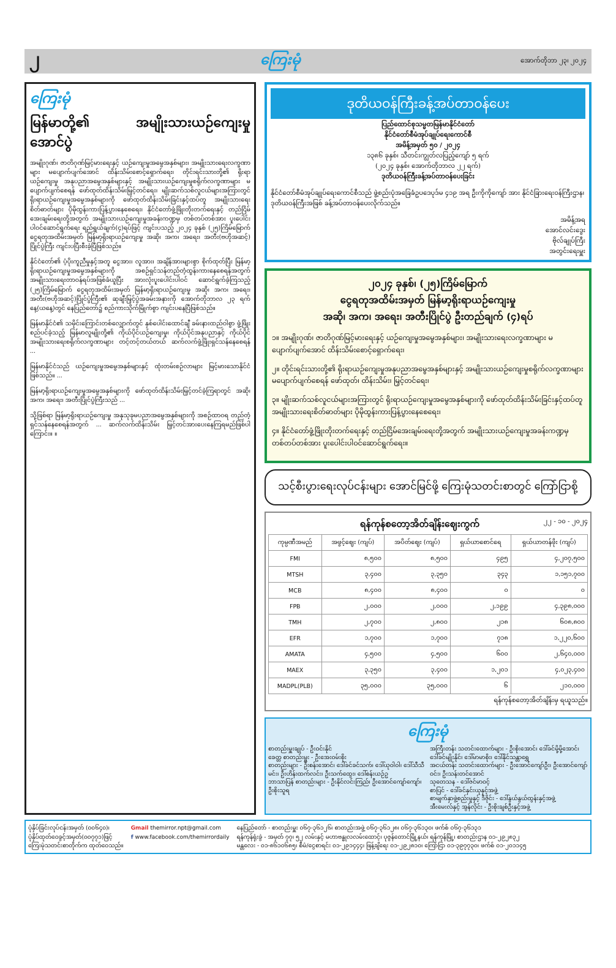၂ ကြေးမုံ အောက်တိုဘာ ၂၃၊ ၂၀၂၄
ကြေးမုံ
မြန်မာတို့၏ အမျိုးသားယဉ်ကျေးမှုအောင်ပွဲ
အမျိုးဂုဏ်၊ ဇာတိဂုဏ်မြင့်မားရေးနှင့် ယဉ်ကျေးမှုအမွေအနှစ်များ၊ အမျိုးသားရေးလက္ခဏာများ မပျောက်ပျက်အောင် ထိန်းသိမ်းစောင့်ရှောက်ရေး၊ တိုင်းရင်းသားတို့၏ ရိုးရာယဉ်ကျေးမှု အနုပညာအမွေအနှစ်များနှင့် အမျိုးသားယဉ်ကျေးမှုစရိုက်လက္ခဏာများ မပျောက်ပျက်စေရန် ဖော်ထုတ်ထိန်းသိမ်းမြှင့်တင်ရေး၊ မျိုးဆက်သစ်လူငယ်များအကြားတွင် ရိုးရာယဉ်ကျေးမှုအမွေအနှစ်များကို ဖော်ထုတ်ထိန်းသိမ်းခြင်းနှင့်ထပ်တူ အမျိုးသားရေးစိတ်ဓာတ်များ ပိုမိုထွန်းကားပြန့်ပွားနေစေရေး၊ နိုင်ငံတော်ဖွံ့ဖြိုးတိုးတက်ရေးနှင့် တည်ငြိမ်အေးချမ်းရေးတို့အတွက် အမျိုးသားယဉ်ကျေးမှုအခန်းကဏ္ဍမှ တစ်တပ်တစ်အား ပူးပေါင်းပါဝင်ဆောင်ရွက်ရေး ရည်ရွယ်ချက်(၄)ရပ်ဖြင့် ကျင်းပသည့် ၂၀၂၄ ခုနှစ် (၂၅)ကြိမ်မြောက် ငွေရတုအထိမ်းအမှတ် မြန်မာ့ရိုးရာယဉ်ကျေးမှု အဆို၊ အက၊ အရေး၊ အတီး(ဗဟိုအဆင့်) ပြိုင်ပွဲကြီး ကျင်းပပြီးစီးခဲ့ပြီဖြစ်သည်။
နိုင်ငံတော်၏ ပံ့ပိုးကူညီမှုနှင့်အတူ ငွေအား၊ လူအား၊ အချိန်အားများစွာ စိုက်ထုတ်ပြီး မြန်မာ့ရိုးရာယဉ်ကျေးမှုအမွေအနှစ်များကို အစဉ်ရှင်သန်တည်တံ့ထွန်းကားနေစေရန်အတွက် အမျိုးသားရေးတာဝန်ရပ်အဖြစ်ခံယူပြီး အားလုံးပူးပေါင်းပါဝင် ဆောင်ရွက်ခဲ့ကြသည့် (၂၅)ကြိမ်မြောက် ငွေရတုအထိမ်းအမှတ် မြန်မာ့ရိုးရာယဉ်ကျေးမှု အဆို၊ အက၊ အရေး၊ အတီး(ဗဟိုအဆင့်)ပြိုင်ပွဲကြီး၏ ဆုချီးမြှင့်ပွဲအခမ်းအနားကို အောက်တိုဘာလ ၂၃ ရက်နေ့(ယနေ့)တွင် နေပြည်တော်၌ စည်ကားသိုက်မြိုက်စွာ ကျင်းပနေပြီဖြစ်သည်။
မြန်မာနိုင်ငံ၏ သမိုင်းကြောင်းတစ်လျှောက်တွင် နှစ်ပေါင်းထောင်ချီ ခမ်းနားထည်ဝါစွာ ဖွံ့ဖြိုးစည်ပင်ခဲ့သည့် မြန်မာလူမျိုးတို့၏ ကိုယ်ပိုင်ယဉ်ကျေးမှု၊ ကိုယ်ပိုင်အနုပညာနှင့် ကိုယ်ပိုင်အမျိုးသားရေးစရိုက်လက္ခဏာများ တင့်တင့်တယ်တယ် ဆက်လက်ဖွံ့ဖြိုးရှင်သန်နေစေရန် ...
မြန်မာနိုင်ငံသည် ယဉ်ကျေးမှုအမွေအနှစ်များနှင့် ထုံးတမ်းစဉ်လာများ မြင့်မားသောနိုင်ငံဖြစ်သည်။ ...
မြန်မာ့ရိုးရာယဉ်ကျေးမှုအမွေအနှစ်များကို ဖော်ထုတ်ထိန်းသိမ်းမြှင့်တင်ခဲ့ကြရာတွင် အဆို၊ အက၊ အရေး၊ အတီးပြိုင်ပွဲကြီးသည် ...
သို့ဖြစ်ရာ မြန်မာ့ရိုးရာယဉ်ကျေးမှု အနုသုခုမပညာအမွေအနှစ်များကို အစဉ်ထာဝရ တည်တံ့ရှင်သန်နေစေရန်အတွက် ... ဆက်လက်ထိန်းသိမ်း မြှင့်တင်အားပေးနေကြရမည်ဖြစ်ပါကြောင်း။ ။
ဒုတိယဝန်ကြီးခန့်အပ်တာဝန်ပေး
ပြည်ထောင်စုသမ္မတမြန်မာနိုင်ငံတော်
နိုင်ငံတော်စီမံအုပ်ချုပ်ရေးကောင်စီ
အမိန့်အမှတ် ၅၀ / ၂၀၂၄
၁၃၈၆ ခုနှစ်၊ သီတင်းကျွတ်လပြည့်ကျော် ၅ ရက်
(၂၀၂၄ ခုနှစ်၊ အောက်တိုဘာလ ၂၂ ရက်)
ဒုတိယဝန်ကြီးခန့်အပ်တာဝန်ပေးခြင်း
နိုင်ငံတော်စီမံအုပ်ချုပ်ရေးကောင်စီသည် ဖွဲ့စည်းပုံအခြေခံဥပဒေပုဒ်မ ၄၁၉ အရ ဦးကိုကိုကျော် အား နိုင်ငံခြားရေးဝန်ကြီးဌာန၊ ဒုတိယဝန်ကြီးအဖြစ် ခန့်အပ်တာဝန်ပေးလိုက်သည်။
အမိန့်အရ
အောင်လင်းဒွေး
ဗိုလ်ချုပ်ကြီး
အတွင်းရေးမှူး
၂၀၂၄ ခုနှစ်၊ (၂၅)ကြိမ်မြောက်
ငွေရတုအထိမ်းအမှတ် မြန်မာ့ရိုးရာယဉ်ကျေးမှု
အဆို၊ အက၊ အရေး၊ အတီးပြိုင်ပွဲ ဦးတည်ချက် (၄)ရပ်
၁။ အမျိုးဂုဏ်၊ ဇာတိဂုဏ်မြင့်မားရေးနှင့် ယဉ်ကျေးမှုအမွေအနှစ်များ၊ အမျိုးသားရေးလက္ခဏာများ မပျောက်ပျက်အောင် ထိန်းသိမ်းစောင့်ရှောက်ရေး၊
၂။ တိုင်းရင်းသားတို့၏ ရိုးရာယဉ်ကျေးမှုအနုပညာအမွေအနှစ်များနှင့် အမျိုးသားယဉ်ကျေးမှုစရိုက်လက္ခဏာများ မပျောက်ပျက်စေရန် ဖော်ထုတ်၊ ထိန်းသိမ်း၊ မြှင့်တင်ရေး၊
၃။ မျိုးဆက်သစ်လူငယ်များအကြားတွင် ရိုးရာယဉ်ကျေးမှုအမွေအနှစ်များကို ဖော်ထုတ်ထိန်းသိမ်းခြင်းနှင့်ထပ်တူ အမျိုးသားရေးစိတ်ဓာတ်များ ပိုမိုထွန်းကားပြန့်ပွားနေစေရေး၊
၄။ နိုင်ငံတော်ဖွံ့ဖြိုးတိုးတက်ရေးနှင့် တည်ငြိမ်အေးချမ်းရေးတို့အတွက် အမျိုးသားယဉ်ကျေးမှုအခန်းကဏ္ဍမှ တစ်တပ်တစ်အား ပူးပေါင်းပါဝင်ဆောင်ရွက်ရေး။
သင့်စီးပွားရေးလုပ်ငန်းများ အောင်မြင်ဖို့ ကြေးမုံသတင်းစာတွင် ကြော်ငြာစို့
ရန်ကုန်စတော့အိတ်ချိန်းဈေးကွက် ၂၂ - ၁၀ - ၂၀၂၄
| ကုမ္ပဏီအမည် | အဖွင့်ဈေး (ကျပ်) | အပိတ်ဈေး (ကျပ်) | ရှယ်ယာစောင်ရေ | ရှယ်ယာတန်ဖိုး (ကျပ်) |
| --- | --- | --- | --- | --- |
| FMI | ၈,၅၀၀ | ၈,၅၀၀ | ၄၉၅ | ၄,၂၀၇,၅၀၀ |
| MTSH | ၃,၄၀၀ | ၃,၃၅၀ | ၃၄၃ | ၁,၁၅၁,၇၀၀ |
| MCB | ၈,၄၀၀ | ၈,၄၀၀ | ၀ | ၀ |
| FPB | ၂,၀၀၀ | ၂,၀၀၀ | ၂,၁၉၉ | ၄,၃၉၈,၀၀၀ |
| TMH | ၂,၇၀၀ | ၂,၈၀၀ | ၂၁၈ | ၆၀၈,၈၀၀ |
| EFR | ၁,၇၀၀ | ၁,၇၀၀ | ၇၁၈ | ၁,၂၂၀,၆၀၀ |
| AMATA | ၄,၅၀၀ | ၄,၅၀၀ | ၆၀၀ | ၂,၆၄၀,၀၀၀ |
| MAEX | ၃,၃၅၀ | ၃,၄၀၀ | ၁,၂၀၁ | ၄,၀၂၃,၄၀၀ |
| MADPL(PLB) | ၃၅,၀၀၀ | ၃၅,၀၀၀ | ၆ | ၂၁၀,၀၀၀ |
ရန်ကုန်စတော့အိတ်ချိန်းမှ ရယူသည်။
ကြေးမုံ
စာတည်းမှူးချုပ် - ဦးဝင်းနိုင်
ခေတ္တ စာတည်းမှူး - ဦးအေးဝမ်းစိုး
စာတည်းများ - ဦးစန်းအောင်၊ ဒေါ်ခင်ခင်သက်၊ ဒေါ်ယုဝါဝါ၊ ဒေါ်သီသီမင်း၊ ဦးဟိန်းထက်လင်း၊ ဦးသက်ထွေး၊ ဒေါ်စန်းယဉ်ဥ
ဘာသာပြန် စာတည်းများ - ဦးနိုင်လင်းကြည်၊ ဦးအောင်ကျော်ကျော်၊ ဦးစိုးသူရ
အကြီးတန်း သတင်းထောက်များ - ဦးစိုးအောင်၊ ဒေါ်ခင်မို့မို့အောင်၊ ဒေါ်ခင်မျိုးနိုင်၊ ဒေါ်မာမာစိုး၊ ဒေါ်နိုင်သန္တာရွှေ
အငယ်တန်း သတင်းထောက်များ - ဦးအောင်ကျော်ဦး၊ ဦးအောင်ကျော်ဝင်း၊ ဦးသန်းတင်အောင်
သုတေသန - ဒေါ်ဇင်မာဝင့်
စာပြင် - ဒေါ်ခင်နှင်းယုနှင့်အဖွဲ့
စာမျက်နှာဖွဲ့စည်းမှုနှင့် ဒီဇိုင်း - ဒေါ်နွယ်နွယ်ထွန်းနှင့်အဖွဲ့
အီးမေးလ်နှင့် အွန်လိုင်း - ဦးစိုးချစ်ဦးနှင့်အဖွဲ့
ပုံနှိပ်ခြင်းလုပ်ငန်းအမှတ် (၀၀၆၄၀)၊
ပုံနှိပ်ထုတ်ဝေခွင့်အမှတ်(၀၀၇၇၁)ဖြင့်
ကြေးမုံသတင်းစာတိုက်က ထုတ်ဝေသည်။
Gmail themirror.npt@gmail.com
f www.facebook.com/themirrordaily
နေပြည်တော် - စာတည်းမှူး ၀၆၇-၃၆၁၂၆၊ စာတည်းအဖွဲ့ ၀၆၇-၃၆၁၂၈၊ ၀၆၇-၃၆၁၃၀၊ ဖက်စ် ၀၆၇-၃၆၁၃၁
ရန်ကုန်ရုံးခွဲ - အမှတ် ၇၇၊ ၅၂ လမ်းနှင့် မဟာဗန္ဓုလလမ်းထောင့်၊ ပုဇွန်တောင်မြို့နယ်၊ ရန်ကုန်မြို့၊ စာတည်းဌာန ၀၁-၂၉၂၈၃၂
မန္တလေး - ၀၁-၈၆၁၀၆၈၅၊ စီမံ/ငွေစာရင်း ၀၁-၂၉၁၄၄၄၊ ဖြန့်ချိရေး ၀၁-၂၉၂၈၁၀၊ ကြော်ငြာ ၀၁-၃၉၇၇၃၀၊ ဖက်စ် ၀၁-၂၀၁၁၄၅